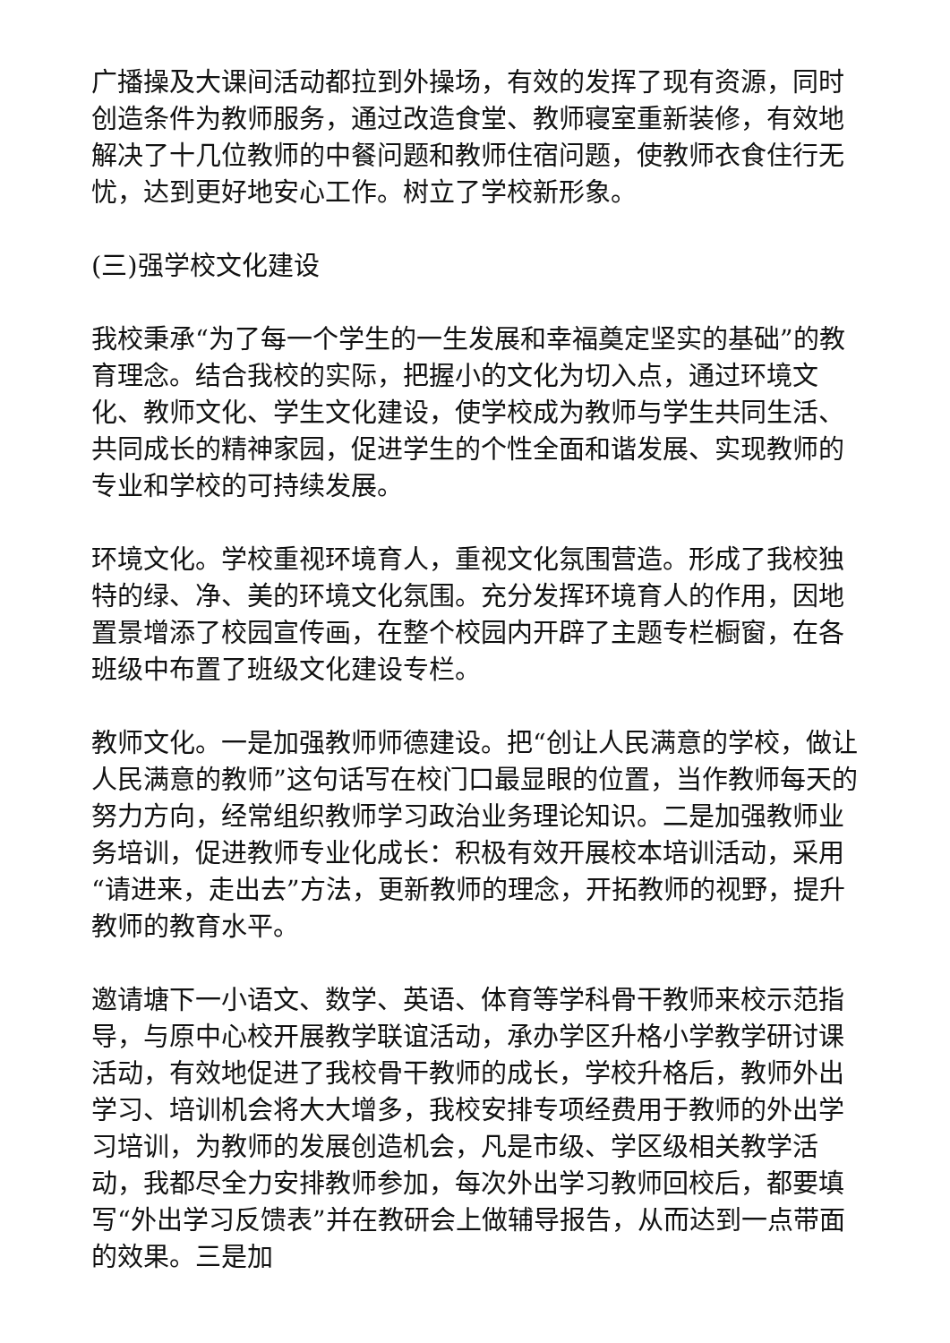广播操及大课间活动都拉到外操场，有效的发挥了现有资源，同时创造条件为教师服务，通过改造食堂、教师寝室重新装修，有效地解决了十几位教师的中餐问题和教师住宿问题，使教师衣食住行无忧，达到更好地安心工作。树立了学校新形象。
(三)强学校文化建设
我校秉承“为了每一个学生的一生发展和幸福奠定坚实的基础”的教育理念。结合我校的实际，把握小的文化为切入点，通过环境文化、教师文化、学生文化建设，使学校成为教师与学生共同生活、共同成长的精神家园，促进学生的个性全面和谐发展、实现教师的专业和学校的可持续发展。
环境文化。学校重视环境育人，重视文化氛围营造。形成了我校独特的绿、净、美的环境文化氛围。充分发挥环境育人的作用，因地置景增添了校园宣传画，在整个校园内开辟了主题专栏橱窗，在各班级中布置了班级文化建设专栏。
教师文化。一是加强教师师德建设。把“创让人民满意的学校，做让人民满意的教师”这句话写在校门口最显眼的位置，当作教师每天的努力方向，经常组织教师学习政治业务理论知识。二是加强教师业务培训，促进教师专业化成长：积极有效开展校本培训活动，采用“请进来，走出去”方法，更新教师的理念，开拓教师的视野，提升教师的教育水平。
邀请塘下一小语文、数学、英语、体育等学科骨干教师来校示范指导，与原中心校开展教学联谊活动，承办学区升格小学教学研讨课活动，有效地促进了我校骨干教师的成长，学校升格后，教师外出学习、培训机会将大大增多，我校安排专项经费用于教师的外出学习培训，为教师的发展创造机会，凡是市级、学区级相关教学活动，我都尽全力安排教师参加，每次外出学习教师回校后，都要填写“外出学习反馈表”并在教研会上做辅导报告，从而达到一点带面的效果。三是加